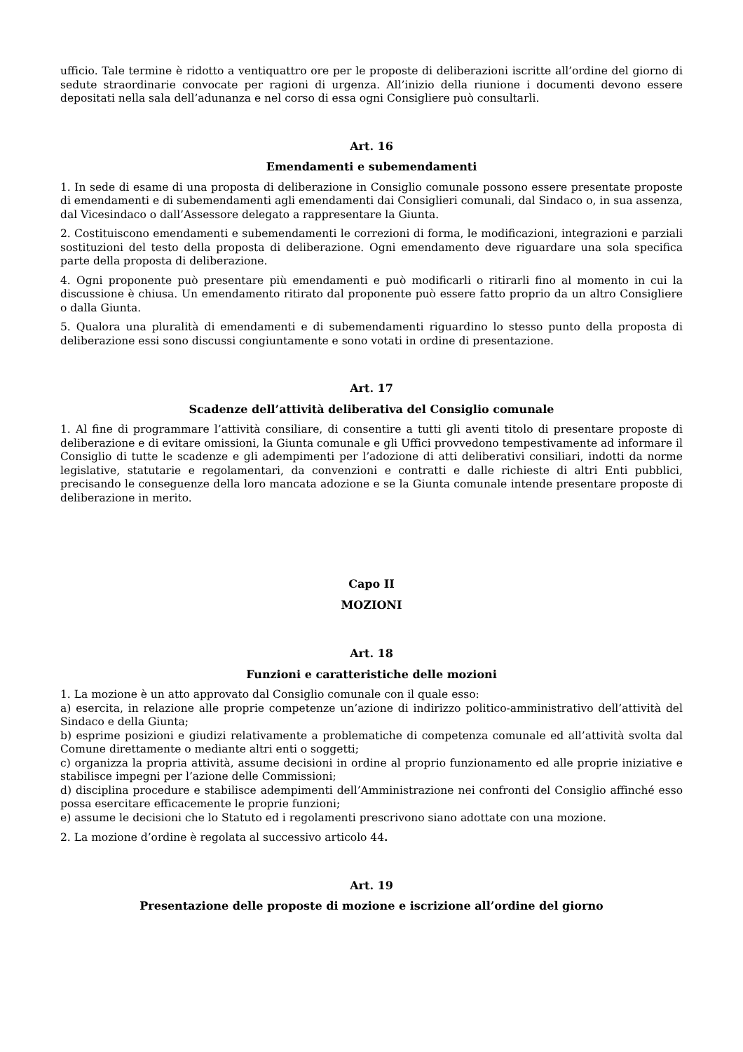ufficio. Tale termine è ridotto a ventiquattro ore per le proposte di deliberazioni iscritte all’ordine del giorno di sedute straordinarie convocate per ragioni di urgenza. All’inizio della riunione i documenti devono essere depositati nella sala dell’adunanza e nel corso di essa ogni Consigliere può consultarli.
Art. 16
Emendamenti e subemendamenti
1. In sede di esame di una proposta di deliberazione in Consiglio comunale possono essere presentate proposte di emendamenti e di subemendamenti agli emendamenti dai Consiglieri comunali, dal Sindaco o, in sua assenza, dal Vicesindaco o dall’Assessore delegato a rappresentare la Giunta.
2. Costituiscono emendamenti e subemendamenti le correzioni di forma, le modificazioni, integrazioni e parziali sostituzioni del testo della proposta di deliberazione. Ogni emendamento deve riguardare una sola specifica parte della proposta di deliberazione.
4. Ogni proponente può presentare più emendamenti e può modificarli o ritirarli fino al momento in cui la discussione è chiusa. Un emendamento ritirato dal proponente può essere fatto proprio da un altro Consigliere o dalla Giunta.
5. Qualora una pluralità di emendamenti e di subemendamenti riguardino lo stesso punto della proposta di deliberazione essi sono discussi congiuntamente e sono votati in ordine di presentazione.
Art. 17
Scadenze dell’attività deliberativa del Consiglio comunale
1. Al fine di programmare l’attività consiliare, di consentire a tutti gli aventi titolo di presentare proposte di deliberazione e di evitare omissioni, la Giunta comunale e gli Uffici provvedono tempestivamente ad informare il Consiglio di tutte le scadenze e gli adempimenti per l’adozione di atti deliberativi consiliari, indotti da norme legislative, statutarie e regolamentari, da convenzioni e contratti e dalle richieste di altri Enti pubblici, precisando le conseguenze della loro mancata adozione e se la Giunta comunale intende presentare proposte di deliberazione in merito.
Capo II
MOZIONI
Art. 18
Funzioni e caratteristiche delle mozioni
1. La mozione è un atto approvato dal Consiglio comunale con il quale esso:
a) esercita, in relazione alle proprie competenze un’azione di indirizzo politico-amministrativo dell’attività del Sindaco e della Giunta;
b) esprime posizioni e giudizi relativamente a problematiche di competenza comunale ed all’attività svolta dal Comune direttamente o mediante altri enti o soggetti;
c) organizza la propria attività, assume decisioni in ordine al proprio funzionamento ed alle proprie iniziative e stabilisce impegni per l’azione delle Commissioni;
d) disciplina procedure e stabilisce adempimenti dell’Amministrazione nei confronti del Consiglio affinché esso possa esercitare efficacemente le proprie funzioni;
e) assume le decisioni che lo Statuto ed i regolamenti prescrivono siano adottate con una mozione.
2. La mozione d’ordine è regolata al successivo articolo 44.
Art. 19
Presentazione delle proposte di mozione e iscrizione all’ordine del giorno